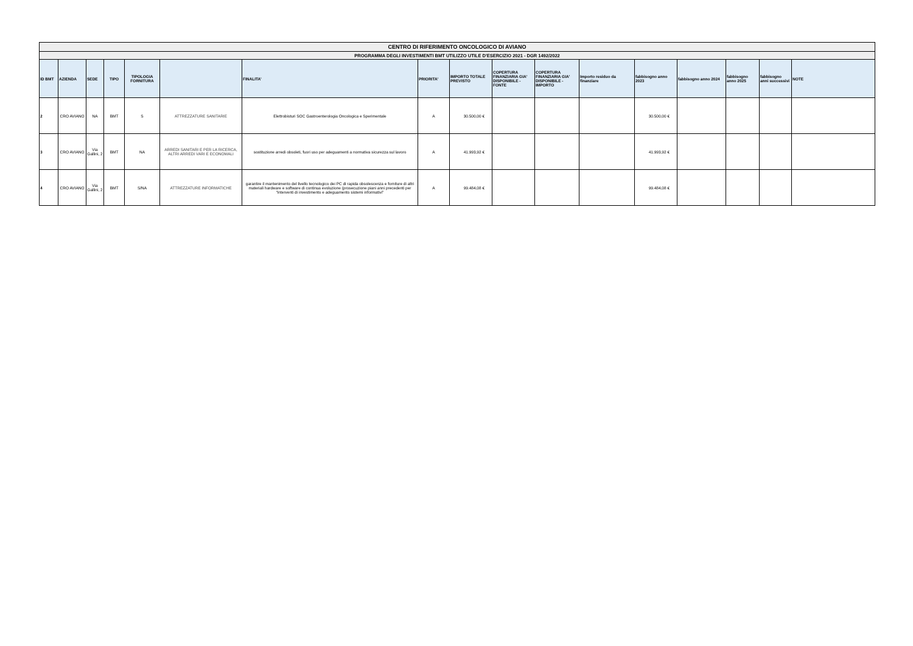| CENTRO DI RIFERIMENTO ONCOLOGICO DI AVIANO | | | | | | | | | | | | | | | | |
| PROGRAMMA DEGLI INVESTIMENTI BMT UTILIZZO UTILE D'ESERCIZIO 2021 - DGR 1492/2022 | | | | | | | | | | | | | | | | |
| ID BMT | AZIENDA | SEDE | TIPO | TIPOLOGIA FORNITURA | | FINALITA' | PRIORITA' | IMPORTO TOTALE PREVISTO | COPERTURA FINANZIARIA GIA' DISPONIBILE - FONTE | COPERTURA FINANZIARIA GIA' DISPONIBILE - IMPORTO | Importo residuo da finanziare | fabbisogno anno 2023 | fabbisogno anno 2024 | fabbisogno anno 2025 | fabbisogno anni successivi | NOTE |
| 2 | CRO AVIANO | NA | BMT | S | ATTREZZATURE SANITARIE | Elettrobisturi SOC Gastroenterologia Oncologica e Sperimentale | A | 30.500,00 € | | | | 30.500,00 € | | | | |
| 3 | CRO AVIANO | Via Gallini, 2 | BMT | NA | ARREDI SANITARI E PER LA RICERCA, ALTRI ARREDI VARI E ECONOMALI | sostituzione arredi obsoleti, fuori uso per adeguamenti a normativa sicurezza sul lavoro | A | 41.993,92 € | | | | 41.993,92 € | | | | |
| 4 | CRO AVIANO | Via Gallini, 2 | BMT | S/NA | ATTREZZATURE INFORMATICHE | garantire il mantenimento del livello tecnologico dei PC di rapida obsolescenza e forniture di altri materiali hardware e software di continua evoluzione (prosecuzione piani anni precedenti per “interventi di investimento e adeguamento sistemi informativi" | A | 99.484,08 € | | | | 99.484,08 € | | | | |